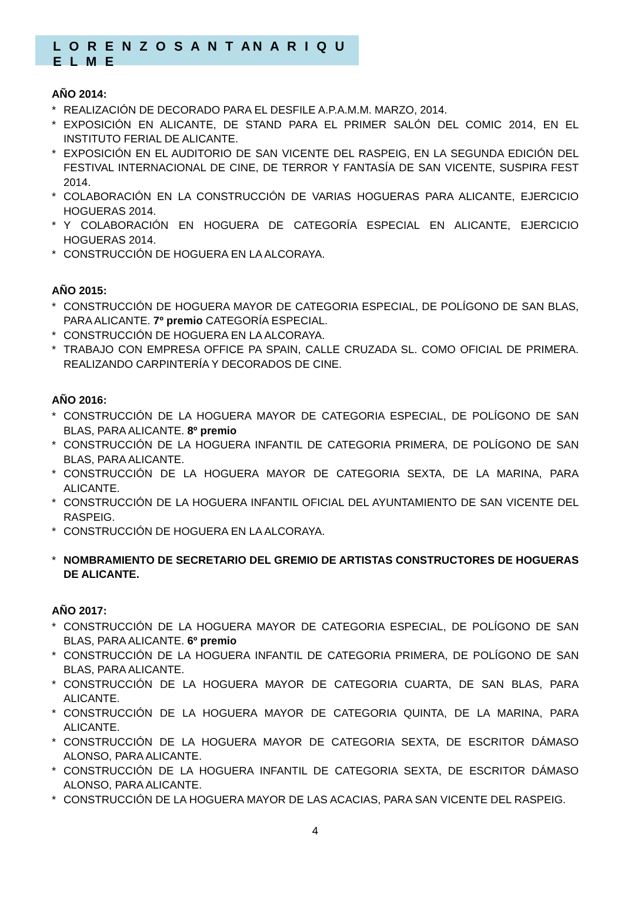L O R E N Z O S A N T AN A R I Q U E L M E
AÑO 2014:
* REALIZACIÓN DE DECORADO PARA EL DESFILE A.P.A.M.M. MARZO, 2014.
* EXPOSICIÓN EN ALICANTE, DE STAND PARA EL PRIMER SALÓN DEL COMIC 2014, EN EL INSTITUTO FERIAL DE ALICANTE.
* EXPOSICIÓN EN EL AUDITORIO DE SAN VICENTE DEL RASPEIG, EN LA SEGUNDA EDICIÓN DEL FESTIVAL INTERNACIONAL DE CINE, DE TERROR Y FANTASÍA DE SAN VICENTE, SUSPIRA FEST 2014.
* COLABORACIÓN EN LA CONSTRUCCIÓN DE VARIAS HOGUERAS PARA ALICANTE, EJERCICIO HOGUERAS 2014.
* Y COLABORACIÓN EN HOGUERA DE CATEGORÍA ESPECIAL EN ALICANTE, EJERCICIO HOGUERAS 2014.
* CONSTRUCCIÓN DE HOGUERA EN LA ALCORAYA.
AÑO 2015:
* CONSTRUCCIÓN DE HOGUERA MAYOR DE CATEGORIA ESPECIAL, DE POLÍGONO DE SAN BLAS, PARA ALICANTE. 7º premio CATEGORÍA ESPECIAL.
* CONSTRUCCIÓN DE HOGUERA EN LA ALCORAYA.
* TRABAJO CON EMPRESA OFFICE PA SPAIN, CALLE CRUZADA SL. COMO OFICIAL DE PRIMERA. REALIZANDO CARPINTERÍA Y DECORADOS DE CINE.
AÑO 2016:
* CONSTRUCCIÓN DE LA HOGUERA MAYOR DE CATEGORIA ESPECIAL, DE POLÍGONO DE SAN BLAS, PARA ALICANTE. 8º premio
* CONSTRUCCIÓN DE LA HOGUERA INFANTIL DE CATEGORIA PRIMERA, DE POLÍGONO DE SAN BLAS, PARA ALICANTE.
* CONSTRUCCIÓN DE LA HOGUERA MAYOR DE CATEGORIA SEXTA, DE LA MARINA, PARA ALICANTE.
* CONSTRUCCIÓN DE LA HOGUERA INFANTIL OFICIAL DEL AYUNTAMIENTO DE SAN VICENTE DEL RASPEIG.
* CONSTRUCCIÓN DE HOGUERA EN LA ALCORAYA.
* NOMBRAMIENTO DE SECRETARIO DEL GREMIO DE ARTISTAS CONSTRUCTORES DE HOGUERAS DE ALICANTE.
AÑO 2017:
* CONSTRUCCIÓN DE LA HOGUERA MAYOR DE CATEGORIA ESPECIAL, DE POLÍGONO DE SAN BLAS, PARA ALICANTE. 6º premio
* CONSTRUCCIÓN DE LA HOGUERA INFANTIL DE CATEGORIA PRIMERA, DE POLÍGONO DE SAN BLAS, PARA ALICANTE.
* CONSTRUCCIÓN DE LA HOGUERA MAYOR DE CATEGORIA CUARTA, DE SAN BLAS, PARA ALICANTE.
* CONSTRUCCIÓN DE LA HOGUERA MAYOR DE CATEGORIA QUINTA, DE LA MARINA, PARA ALICANTE.
* CONSTRUCCIÓN DE LA HOGUERA MAYOR DE CATEGORIA SEXTA, DE ESCRITOR DÁMASO ALONSO, PARA ALICANTE.
* CONSTRUCCIÓN DE LA HOGUERA INFANTIL DE CATEGORIA SEXTA, DE ESCRITOR DÁMASO ALONSO, PARA ALICANTE.
* CONSTRUCCIÓN DE LA HOGUERA MAYOR DE LAS ACACIAS, PARA SAN VICENTE DEL RASPEIG.
4